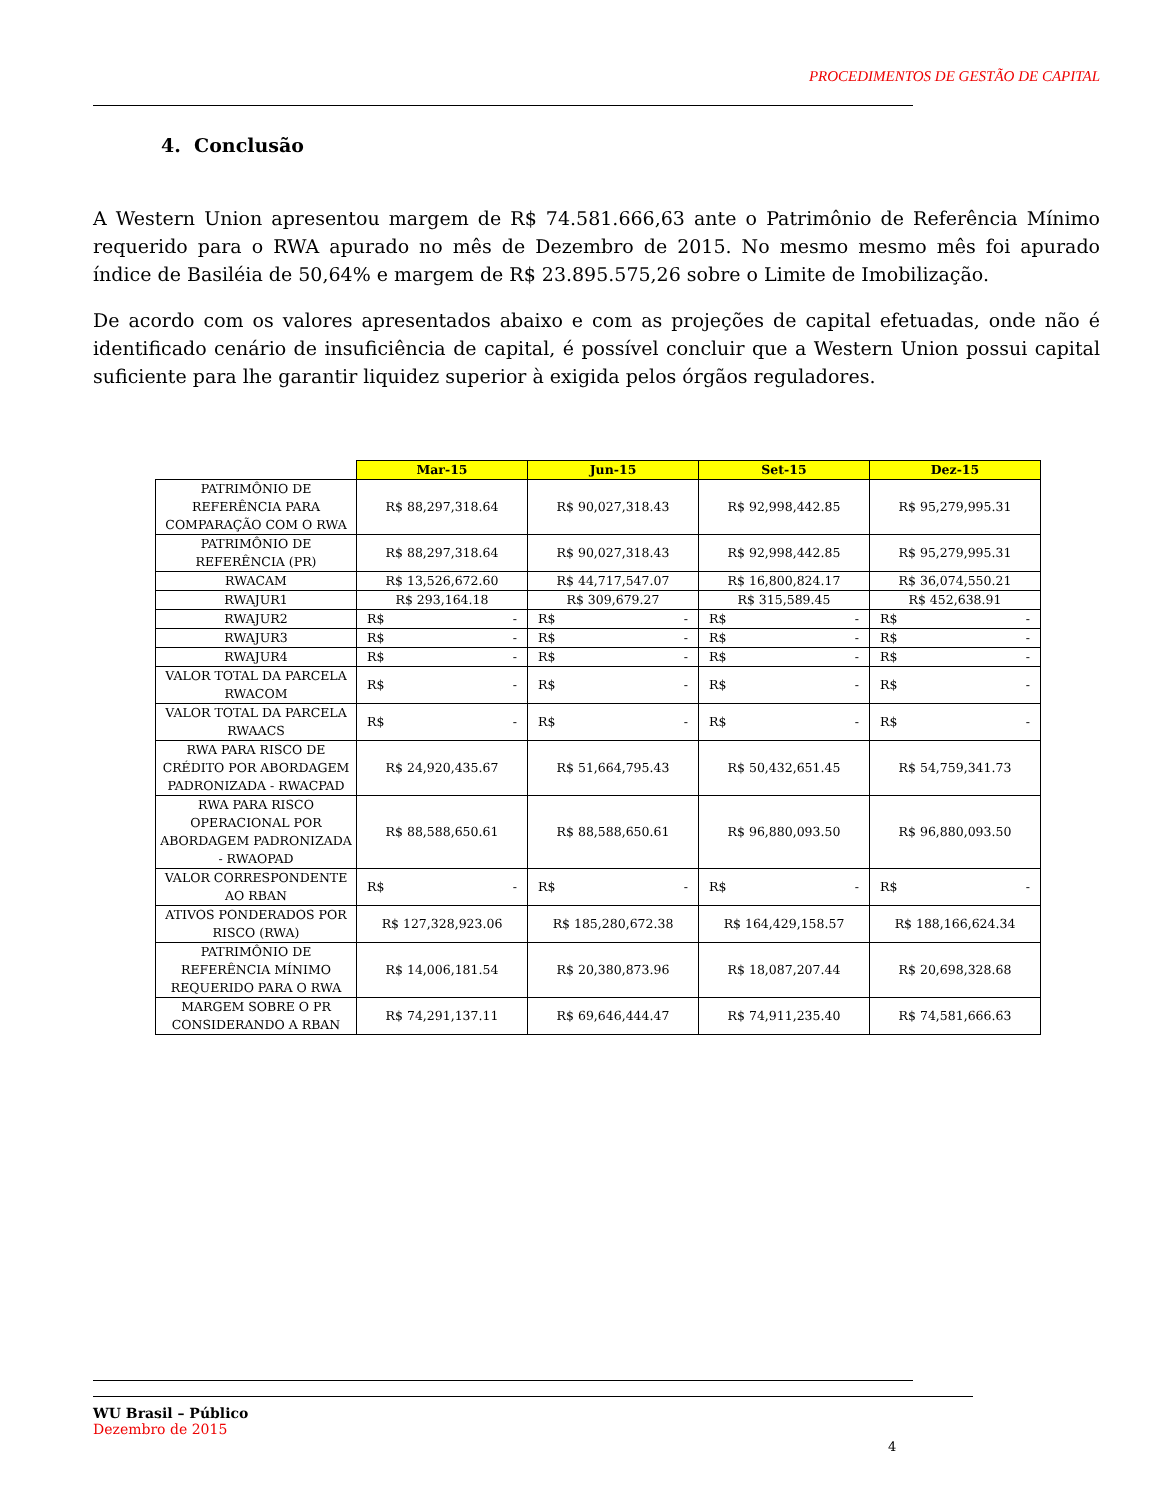PROCEDIMENTOS DE GESTÃO DE CAPITAL
4. Conclusão
A Western Union apresentou margem de R$ 74.581.666,63 ante o Patrimônio de Referência Mínimo requerido para o RWA apurado no mês de Dezembro de 2015. No mesmo mesmo mês foi apurado índice de Basiléia de 50,64% e margem de R$ 23.895.575,26 sobre o Limite de Imobilização.
De acordo com os valores apresentados abaixo e com as projeções de capital efetuadas, onde não é identificado cenário de insuficiência de capital, é possível concluir que a Western Union possui capital suficiente para lhe garantir liquidez superior à exigida pelos órgãos reguladores.
| | Mar-15 | Jun-15 | Set-15 | Dez-15 |
| PATRIMÔNIO DE REFERÊNCIA PARA COMPARAÇÃO COM O RWA | R$ 88,297,318.64 | R$ 90,027,318.43 | R$ 92,998,442.85 | R$ 95,279,995.31 |
| PATRIMÔNIO DE REFERÊNCIA (PR) | R$ 88,297,318.64 | R$ 90,027,318.43 | R$ 92,998,442.85 | R$ 95,279,995.31 |
| RWACAM | R$ 13,526,672.60 | R$ 44,717,547.07 | R$ 16,800,824.17 | R$ 36,074,550.21 |
| RWAJUR1 | R$ 293,164.18 | R$ 309,679.27 | R$ 315,589.45 | R$ 452,638.91 |
| RWAJUR2 | R$ - | R$ - | R$ - | R$ - |
| RWAJUR3 | R$ - | R$ - | R$ - | R$ - |
| RWAJUR4 | R$ - | R$ - | R$ - | R$ - |
| VALOR TOTAL DA PARCELA RWACOM | R$ - | R$ - | R$ - | R$ - |
| VALOR TOTAL DA PARCELA RWAACS | R$ - | R$ - | R$ - | R$ - |
| RWA PARA RISCO DE CRÉDITO POR ABORDAGEM PADRONIZADA - RWACPAD | R$ 24,920,435.67 | R$ 51,664,795.43 | R$ 50,432,651.45 | R$ 54,759,341.73 |
| RWA PARA RISCO OPERACIONAL POR ABORDAGEM PADRONIZADA - RWAOPAD | R$ 88,588,650.61 | R$ 88,588,650.61 | R$ 96,880,093.50 | R$ 96,880,093.50 |
| VALOR CORRESPONDENTE AO RBAN | R$ - | R$ - | R$ - | R$ - |
| ATIVOS PONDERADOS POR RISCO (RWA) | R$ 127,328,923.06 | R$ 185,280,672.38 | R$ 164,429,158.57 | R$ 188,166,624.34 |
| PATRIMÔNIO DE REFERÊNCIA MÍNIMO REQUERIDO PARA O RWA | R$ 14,006,181.54 | R$ 20,380,873.96 | R$ 18,087,207.44 | R$ 20,698,328.68 |
| MARGEM SOBRE O PR CONSIDERANDO A RBAN | R$ 74,291,137.11 | R$ 69,646,444.47 | R$ 74,911,235.40 | R$ 74,581,666.63 |
WU Brasil – Público
Dezembro de 2015
4